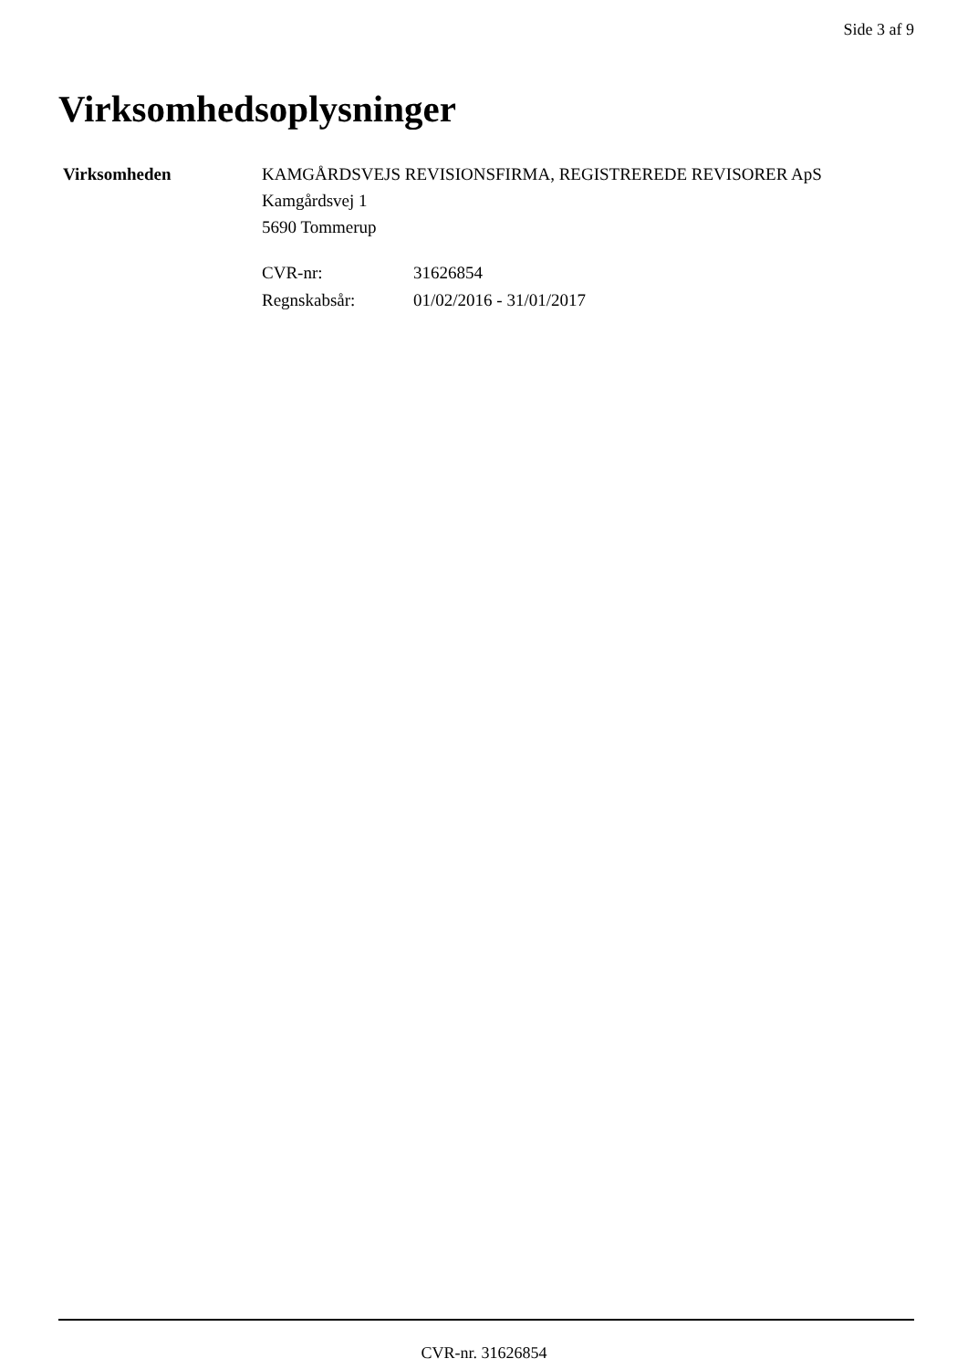Side 3 af 9
Virksomhedsoplysninger
Virksomheden KAMGÅRDSVEJS REVISIONSFIRMA, REGISTREREDE REVISORER ApS
Kamgårdsvej 1
5690 Tommerup
| CVR-nr: | 31626854 |
| Regnskabsår: | 01/02/2016 - 31/01/2017 |
CVR-nr. 31626854